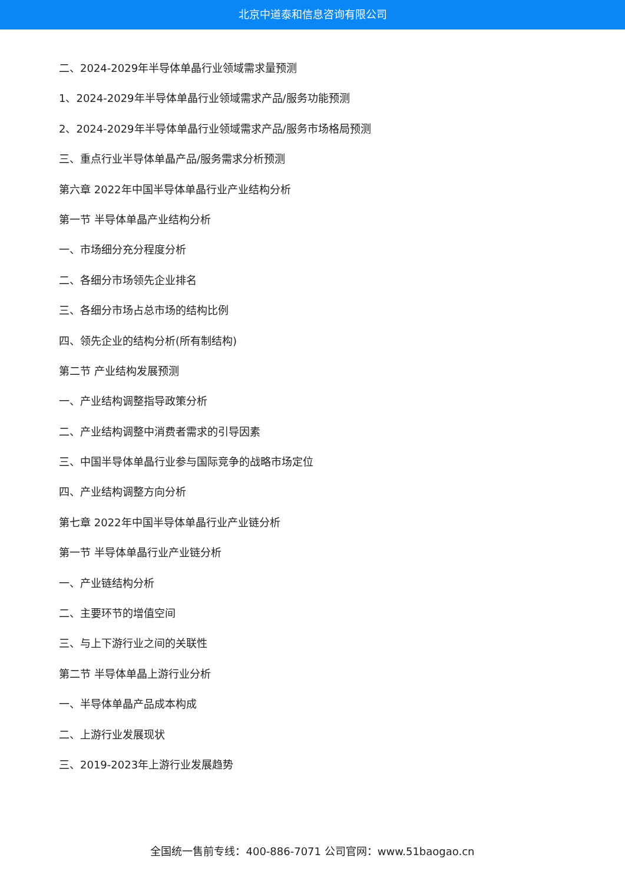北京中道泰和信息咨询有限公司
二、2024-2029年半导体单晶行业领域需求量预测
1、2024-2029年半导体单晶行业领域需求产品/服务功能预测
2、2024-2029年半导体单晶行业领域需求产品/服务市场格局预测
三、重点行业半导体单晶产品/服务需求分析预测
第六章 2022年中国半导体单晶行业产业结构分析
第一节 半导体单晶产业结构分析
一、市场细分充分程度分析
二、各细分市场领先企业排名
三、各细分市场占总市场的结构比例
四、领先企业的结构分析(所有制结构)
第二节 产业结构发展预测
一、产业结构调整指导政策分析
二、产业结构调整中消费者需求的引导因素
三、中国半导体单晶行业参与国际竞争的战略市场定位
四、产业结构调整方向分析
第七章 2022年中国半导体单晶行业产业链分析
第一节 半导体单晶行业产业链分析
一、产业链结构分析
二、主要环节的增值空间
三、与上下游行业之间的关联性
第二节 半导体单晶上游行业分析
一、半导体单晶产品成本构成
二、上游行业发展现状
三、2019-2023年上游行业发展趋势
全国统一售前专线：400-886-7071 公司官网：www.51baogao.cn